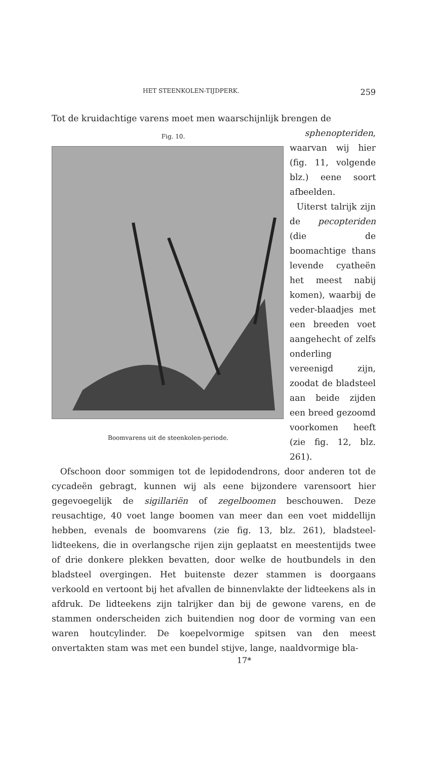HET STEENKOLEN-TIJDPERK. 259
Tot de kruidachtige varens moet men waarschijnlijk brengen de
Fig. 10.
Boomvarens uit de steenkolen-periode.
sphenopteriden,
waarvan wij hier (fig. 11, volgende blz.) eene soort afbeelden.
Uiterst talrijk zijn de pecopteriden (die de boomachtige thans levende cyatheën het meest nabij komen), waarbij de veder-blaadjes met een breeden voet aangehecht of zelfs onderling vereenigd zijn, zoodat de bladsteel aan beide zijden een breed gezoomd voorkomen heeft (zie fig. 12, blz. 261).
Ofschoon door sommigen tot de lepidodendrons, door anderen tot de cycadeën gebragt, kunnen wij als eene bijzondere varensoort hier gegevoegelijk de sigillariën of zegelboomen beschouwen. Deze reusachtige, 40 voet lange boomen van meer dan een voet middellijn hebben, evenals de boomvarens (zie fig. 13, blz. 261), bladsteel-lidteekens, die in overlangsche rijen zijn geplaatst en meestentijds twee of drie donkere plekken bevatten, door welke de houtbundels in den bladsteel overgingen. Het buitenste dezer stammen is doorgaans verkoold en vertoont bij het afvallen de binnenvlakte der lidteekens als in afdruk. De lidteekens zijn talrijker dan bij de gewone varens, en de stammen onderscheiden zich buitendien nog door de vorming van een waren houtcylinder. De koepelvormige spitsen van den meest onvertakten stam was met een bundel stijve, lange, naaldvormige bla-
17*